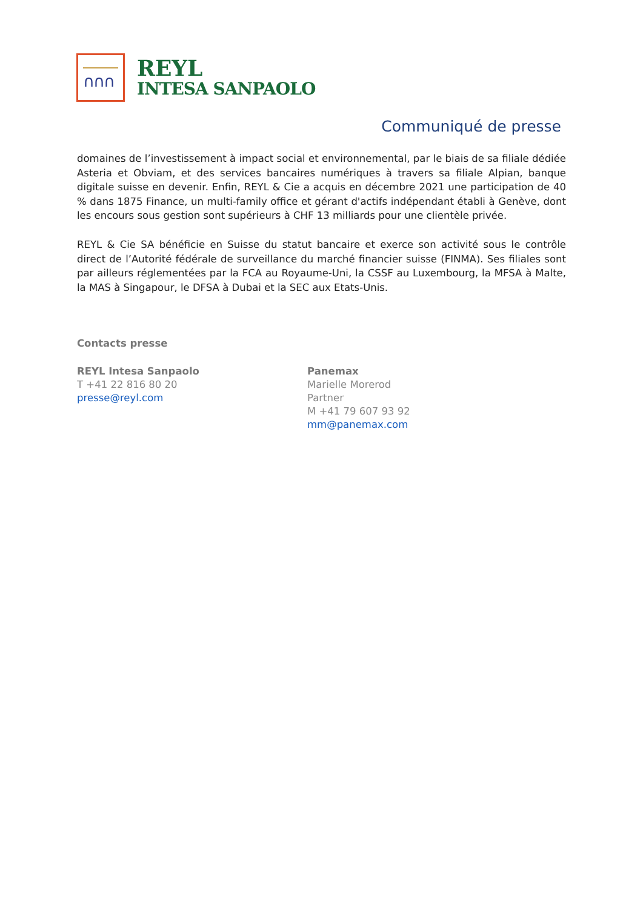∩∩∩
REYL
INTESA SANPAOLO
Communiqué de presse
domaines de l’investissement à impact social et environnemental, par le biais de sa filiale dédiée Asteria et Obviam, et des services bancaires numériques à travers sa filiale Alpian, banque digitale suisse en devenir. Enfin, REYL & Cie a acquis en décembre 2021 une participation de 40 % dans 1875 Finance, un multi-family office et gérant d'actifs indépendant établi à Genève, dont les encours sous gestion sont supérieurs à CHF 13 milliards pour une clientèle privée.
REYL & Cie SA bénéficie en Suisse du statut bancaire et exerce son activité sous le contrôle direct de l’Autorité fédérale de surveillance du marché financier suisse (FINMA). Ses filiales sont par ailleurs réglementées par la FCA au Royaume-Uni, la CSSF au Luxembourg, la MFSA à Malte, la MAS à Singapour, le DFSA à Dubai et la SEC aux Etats-Unis.
Contacts presse
REYL Intesa Sanpaolo
T +41 22 816 80 20
presse@reyl.com
Panemax
Marielle Morerod
Partner
M +41 79 607 93 92
mm@panemax.com